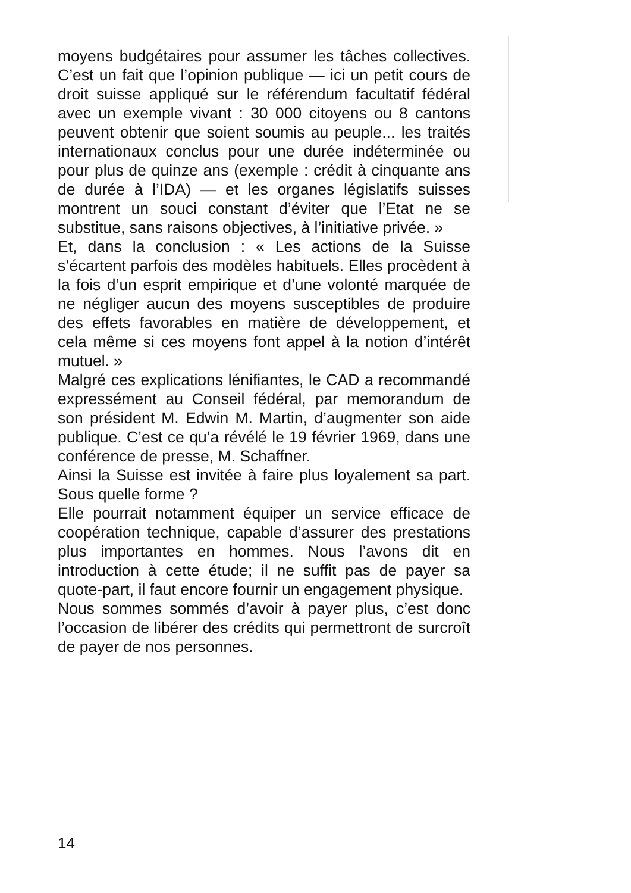moyens budgétaires pour assumer les tâches collectives. C’est un fait que l’opinion publique — ici un petit cours de droit suisse appliqué sur le référendum facultatif fédéral avec un exemple vivant : 30 000 citoyens ou 8 cantons peuvent obtenir que soient soumis au peuple... les traités internationaux conclus pour une durée indéterminée ou pour plus de quinze ans (exemple : crédit à cinquante ans de durée à l’IDA) — et les organes législatifs suisses montrent un souci constant d’éviter que l’Etat ne se substitue, sans raisons objectives, à l’initiative privée. »
Et, dans la conclusion : « Les actions de la Suisse s’écartent parfois des modèles habituels. Elles procèdent à la fois d’un esprit empirique et d’une volonté marquée de ne négliger aucun des moyens susceptibles de produire des effets favorables en matière de développement, et cela même si ces moyens font appel à la notion d’intérêt mutuel. »
Malgré ces explications lénifiantes, le CAD a recommandé expressément au Conseil fédéral, par memorandum de son président M. Edwin M. Martin, d’augmenter son aide publique. C’est ce qu’a révélé le 19 février 1969, dans une conférence de presse, M. Schaffner.
Ainsi la Suisse est invitée à faire plus loyalement sa part. Sous quelle forme ?
Elle pourrait notamment équiper un service efficace de coopération technique, capable d’assurer des prestations plus importantes en hommes. Nous l’avons dit en introduction à cette étude; il ne suffit pas de payer sa quote-part, il faut encore fournir un engagement physique.
Nous sommes sommés d’avoir à payer plus, c’est donc l’occasion de libérer des crédits qui permettront de surcroît de payer de nos personnes.
14